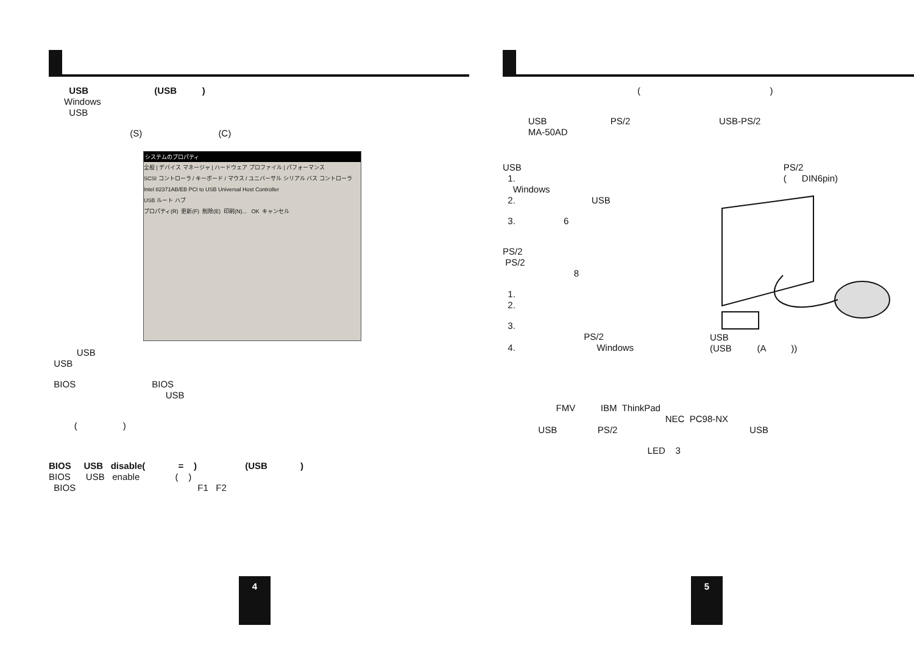USB (USB )
Windows
USB
(S) (C)
システムのプロパティ
全般 | デバイス マネージャ | ハードウェア プロファイル | パフォーマンス
SCSI コントローラ / キーボード / マウス / ユニバーサル シリアル バス コントローラ
Intel 82371AB/EB PCI to USB Universal Host Controller
USB ルート ハブ
プロパティ(R) 更新(F) 削除(E) 印刷(N)... OK キャンセル
USB
USB
BIOS BIOS
USB
( )
BIOS USB disable( = ) (USB )
BIOS USB enable ( )
BIOS F1 F2
4
( )
USB PS/2 USB-PS/2
MA-50AD
USB
1.
Windows
2. USB
3. 6
PS/2
PS/2
8
1.
2.
3.
PS/2
4. Windows
PS/2
( DIN6pin)
USB
(USB (A ))
FMV IBM ThinkPad
NEC PC98-NX
USB PS/2 USB
LED 3
5